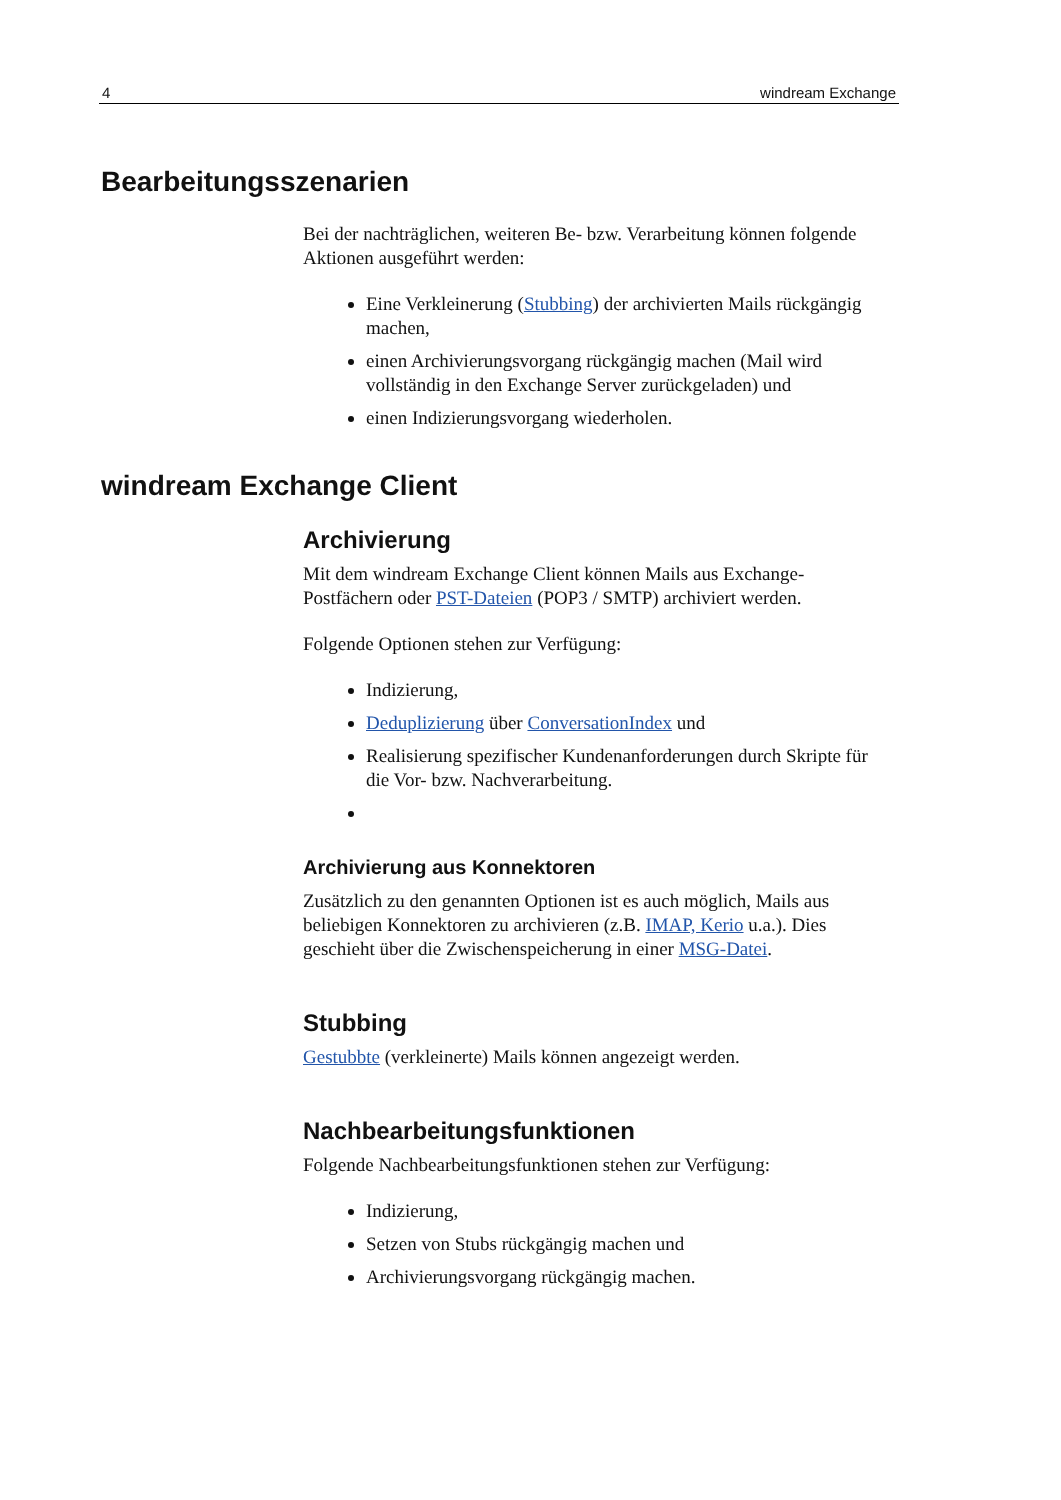4 windream Exchange
Bearbeitungsszenarien
Bei der nachträglichen, weiteren Be- bzw. Verarbeitung können folgende Aktionen ausgeführt werden:
Eine Verkleinerung (Stubbing) der archivierten Mails rückgängig machen,
einen Archivierungsvorgang rückgängig machen (Mail wird vollständig in den Exchange Server zurückgeladen) und
einen Indizierungsvorgang wiederholen.
windream Exchange Client
Archivierung
Mit dem windream Exchange Client können Mails aus Exchange-Postfächern oder PST-Dateien (POP3 / SMTP) archiviert werden.
Folgende Optionen stehen zur Verfügung:
Indizierung,
Deduplizierung über ConversationIndex und
Realisierung spezifischer Kundenanforderungen durch Skripte für die Vor- bzw. Nachverarbeitung.
Archivierung aus Konnektoren
Zusätzlich zu den genannten Optionen ist es auch möglich, Mails aus beliebigen Konnektoren zu archivieren (z.B. IMAP, Kerio u.a.). Dies geschieht über die Zwischenspeicherung in einer MSG-Datei.
Stubbing
Gestubbte (verkleinerte) Mails können angezeigt werden.
Nachbearbeitungsfunktionen
Folgende Nachbearbeitungsfunktionen stehen zur Verfügung:
Indizierung,
Setzen von Stubs rückgängig machen und
Archivierungsvorgang rückgängig machen.